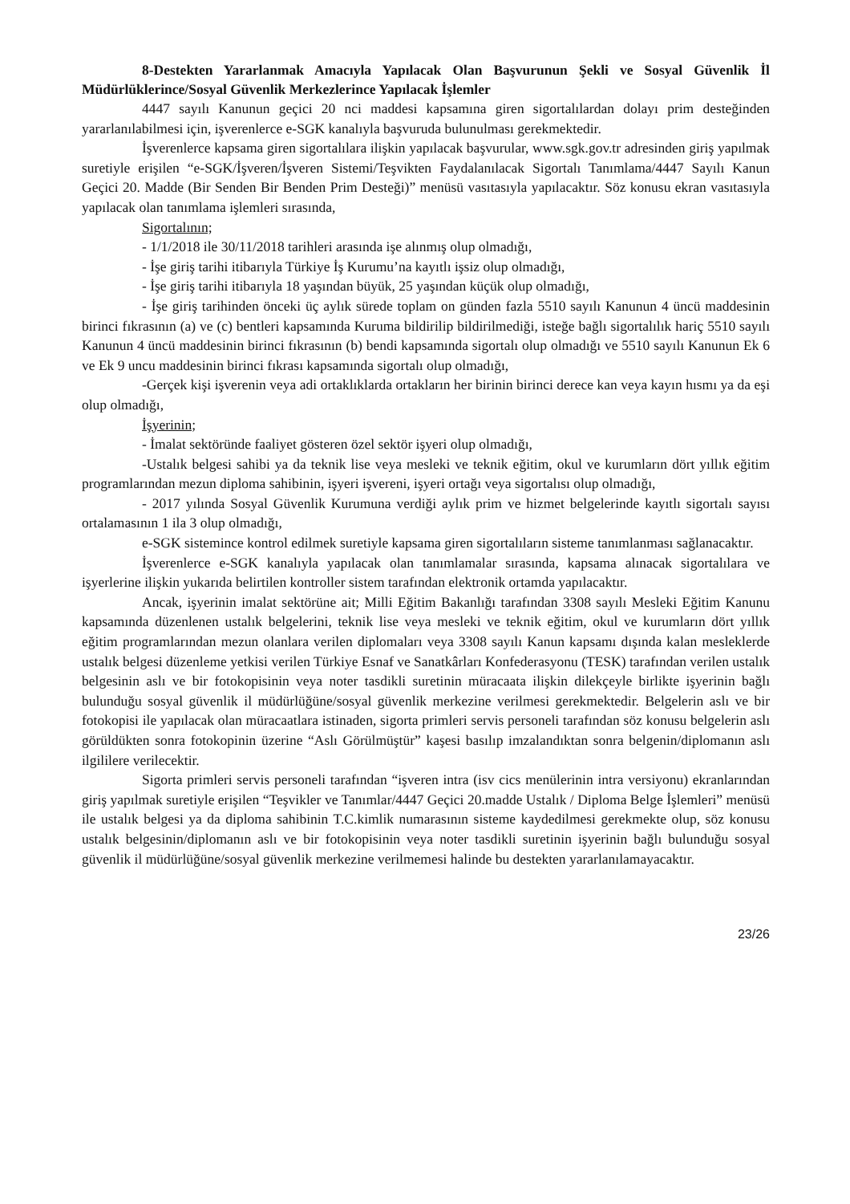8-Destekten Yararlanmak Amacıyla Yapılacak Olan Başvurunun Şekli ve Sosyal Güvenlik İl Müdürlüklerince/Sosyal Güvenlik Merkezlerince Yapılacak İşlemler
4447 sayılı Kanunun geçici 20 nci maddesi kapsamına giren sigortalılardan dolayı prim desteğinden yararlanılabilmesi için, işverenlerce e-SGK kanalıyla başvuruda bulunulması gerekmektedir.
İşverenlerce kapsama giren sigortalılara ilişkin yapılacak başvurular, www.sgk.gov.tr adresinden giriş yapılmak suretiyle erişilen “e-SGK/İşveren/İşveren Sistemi/Teşvikten Faydalanılacak Sigortalı Tanımlama/4447 Sayılı Kanun Geçici 20. Madde (Bir Senden Bir Benden Prim Desteği)” menüsü vasıtasıyla yapılacaktır. Söz konusu ekran vasıtasıyla yapılacak olan tanımlama işlemleri sırasında,
Sigortalının;
- 1/1/2018 ile 30/11/2018 tarihleri arasında işe alınmış olup olmadığı,
- İşe giriş tarihi itibarıyla Türkiye İş Kurumu’na kayıtlı işsiz olup olmadığı,
- İşe giriş tarihi itibarıyla 18 yaşından büyük, 25 yaşından küçük olup olmadığı,
- İşe giriş tarihinden önceki üç aylık sürede toplam on günden fazla 5510 sayılı Kanunun 4 üncü maddesinin birinci fıkrasının (a) ve (c) bentleri kapsamında Kuruma bildirilip bildirilmediği, isteğe bağlı sigortalılık hariç 5510 sayılı Kanunun 4 üncü maddesinin birinci fıkrasının (b) bendi kapsamında sigortalı olup olmadığı ve 5510 sayılı Kanunun Ek 6 ve Ek 9 uncu maddesinin birinci fıkrası kapsamında sigortalı olup olmadığı,
-Gerçek kişi işverenin veya adi ortaklıklarda ortakların her birinin birinci derece kan veya kayın hısmı ya da eşi olup olmadığı,
İşyerinin;
- İmalat sektöründe faaliyet gösteren özel sektör işyeri olup olmadığı,
-Ustalık belgesi sahibi ya da teknik lise veya mesleki ve teknik eğitim, okul ve kurumların dört yıllık eğitim programlarından mezun diploma sahibinin, işyeri işvereni, işyeri ortağı veya sigortalısı olup olmadığı,
- 2017 yılında Sosyal Güvenlik Kurumuna verdiği aylık prim ve hizmet belgelerinde kayıtlı sigortalı sayısı ortalamasının 1 ila 3 olup olmadığı,
e-SGK sistemince kontrol edilmek suretiyle kapsama giren sigortalıların sisteme tanımlanması sağlanacaktır.
İşverenlerce e-SGK kanalıyla yapılacak olan tanımlamalar sırasında, kapsama alınacak sigortalılara ve işyerlerine ilişkin yukarıda belirtilen kontroller sistem tarafından elektronik ortamda yapılacaktır.
Ancak, işyerinin imalat sektörüne ait; Milli Eğitim Bakanlığı tarafından 3308 sayılı Mesleki Eğitim Kanunu kapsamında düzenlenen ustalık belgelerini, teknik lise veya mesleki ve teknik eğitim, okul ve kurumların dört yıllık eğitim programlarından mezun olanlara verilen diplomaları veya 3308 sayılı Kanun kapsamı dışında kalan mesleklerde ustalık belgesi düzenleme yetkisi verilen Türkiye Esnaf ve Sanatkârları Konfederasyonu (TESK) tarafından verilen ustalık belgesinin aslı ve bir fotokopisinin veya noter tasdikli suretinin müracaata ilişkin dilekçeyle birlikte işyerinin bağlı bulunduğu sosyal güvenlik il müdürlüğüne/sosyal güvenlik merkezine verilmesi gerekmektedir. Belgelerin aslı ve bir fotokopisi ile yapılacak olan müracaatlara istinaden, sigorta primleri servis personeli tarafından söz konusu belgelerin aslı görüldükten sonra fotokopinin üzerine “Aslı Görülmüştür” kaşesi basılıp imzalandıktan sonra belgenin/diplomanın aslı ilgililere verilecektir.
Sigorta primleri servis personeli tarafından “işveren intra (isv cics menülerinin intra versiyonu) ekranlarından giriş yapılmak suretiyle erişilen “Teşvikler ve Tanımlar/4447 Geçici 20.madde Ustalık / Diploma Belge İşlemleri” menüsü ile ustalık belgesi ya da diploma sahibinin T.C.kimlik numarasının sisteme kaydedilmesi gerekmekte olup, söz konusu ustalık belgesinin/diplomanın aslı ve bir fotokopisinin veya noter tasdikli suretinin işyerinin bağlı bulunduğu sosyal güvenlik il müdürlüğüne/sosyal güvenlik merkezine verilmemesi halinde bu destekten yararlanılamayacaktır.
23/26